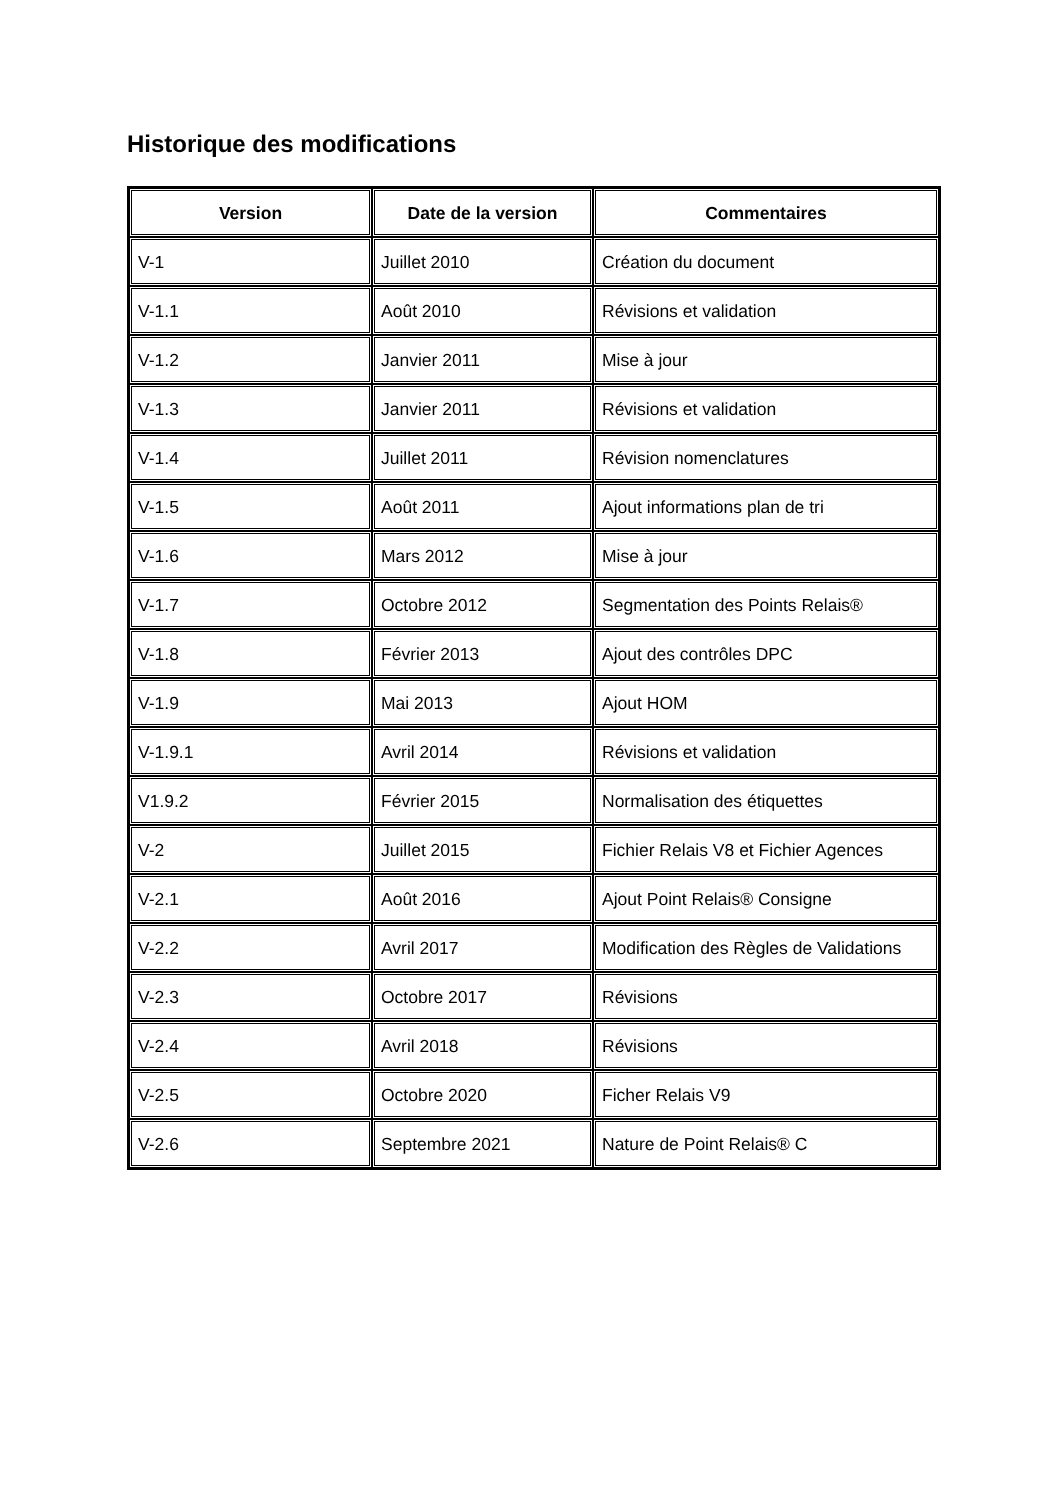Historique des modifications
| Version | Date de la version | Commentaires |
| --- | --- | --- |
| V-1 | Juillet 2010 | Création du document |
| V-1.1 | Août 2010 | Révisions et validation |
| V-1.2 | Janvier 2011 | Mise à jour |
| V-1.3 | Janvier 2011 | Révisions et validation |
| V-1.4 | Juillet 2011 | Révision nomenclatures |
| V-1.5 | Août 2011 | Ajout informations plan de tri |
| V-1.6 | Mars 2012 | Mise à jour |
| V-1.7 | Octobre 2012 | Segmentation des Points Relais® |
| V-1.8 | Février 2013 | Ajout des contrôles DPC |
| V-1.9 | Mai 2013 | Ajout HOM |
| V-1.9.1 | Avril 2014 | Révisions et validation |
| V1.9.2 | Février 2015 | Normalisation des étiquettes |
| V-2 | Juillet 2015 | Fichier Relais V8 et Fichier Agences |
| V-2.1 | Août 2016 | Ajout Point Relais® Consigne |
| V-2.2 | Avril 2017 | Modification des Règles de Validations |
| V-2.3 | Octobre 2017 | Révisions |
| V-2.4 | Avril 2018 | Révisions |
| V-2.5 | Octobre 2020 | Ficher Relais V9 |
| V-2.6 | Septembre 2021 | Nature de Point Relais® C |